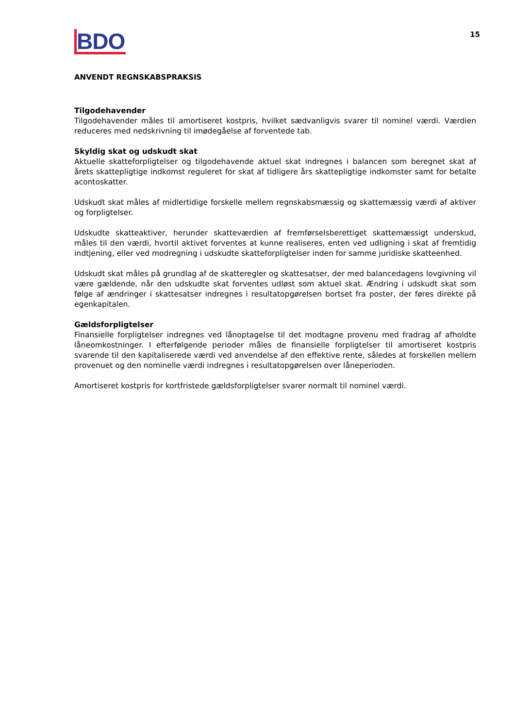BDO
15
ANVENDT REGNSKABSPRAKSIS
Tilgodehavender
Tilgodehavender måles til amortiseret kostpris, hvilket sædvanligvis svarer til nominel værdi. Værdien reduceres med nedskrivning til imødegåelse af forventede tab.
Skyldig skat og udskudt skat
Aktuelle skatteforpligtelser og tilgodehavende aktuel skat indregnes i balancen som beregnet skat af årets skattepligtige indkomst reguleret for skat af tidligere års skattepligtige indkomster samt for betalte acontoskatter.
Udskudt skat måles af midlertidige forskelle mellem regnskabsmæssig og skattemæssig værdi af aktiver og forpligtelser.
Udskudte skatteaktiver, herunder skatteværdien af fremførselsberettiget skattemæssigt underskud, måles til den værdi, hvortil aktivet forventes at kunne realiseres, enten ved udligning i skat af fremtidig indtjening, eller ved modregning i udskudte skatteforpligtelser inden for samme juridiske skatteenhed.
Udskudt skat måles på grundlag af de skatteregler og skattesatser, der med balancedagens lovgivning vil være gældende, når den udskudte skat forventes udløst som aktuel skat. Ændring i udskudt skat som følge af ændringer i skattesatser indregnes i resultatopgørelsen bortset fra poster, der føres direkte på egenkapitalen.
Gældsforpligtelser
Finansielle forpligtelser indregnes ved lånoptagelse til det modtagne provenu med fradrag af afholdte låneomkostninger. I efterfølgende perioder måles de finansielle forpligtelser til amortiseret kostpris svarende til den kapitaliserede værdi ved anvendelse af den effektive rente, således at forskellen mellem provenuet og den nominelle værdi indregnes i resultatopgørelsen over låneperioden.
Amortiseret kostpris for kortfristede gældsforpligtelser svarer normalt til nominel værdi.